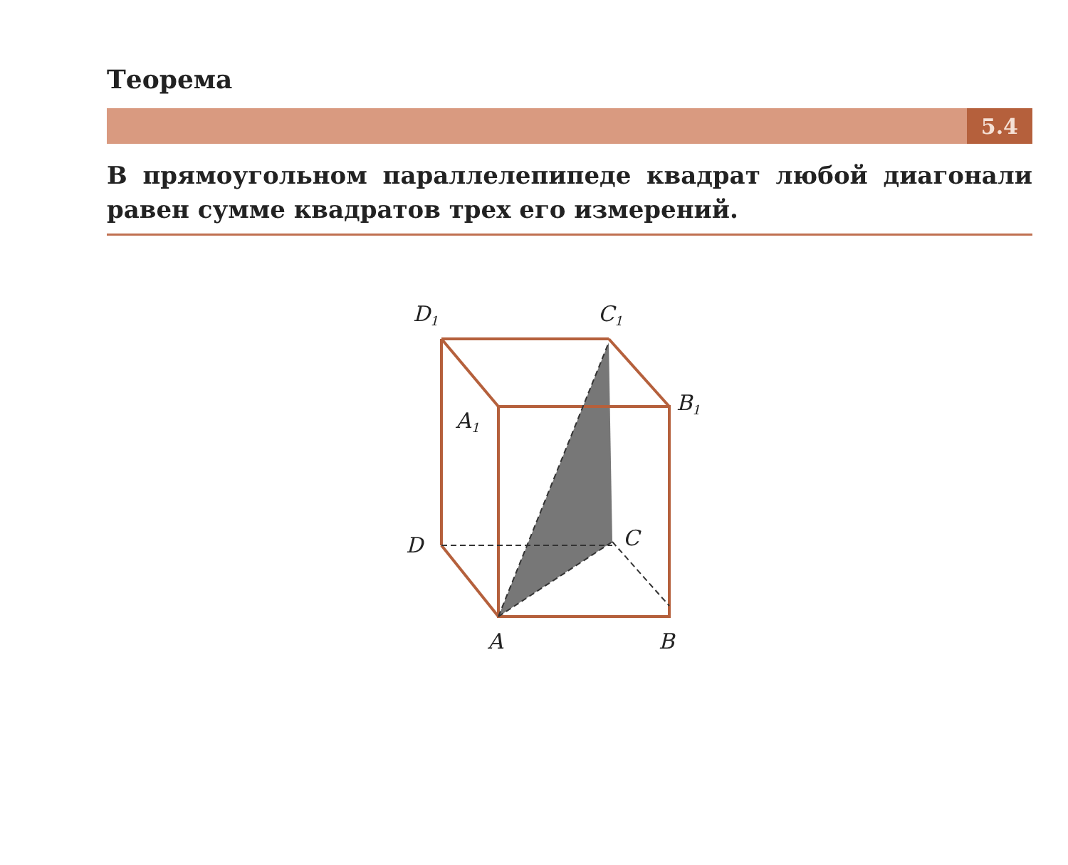Теорема
5.4
В прямоугольном параллелепипеде квадрат любой диагонали равен сумме квадратов трех его измерений.
D1
C1
B1
A1
D
C
A
B